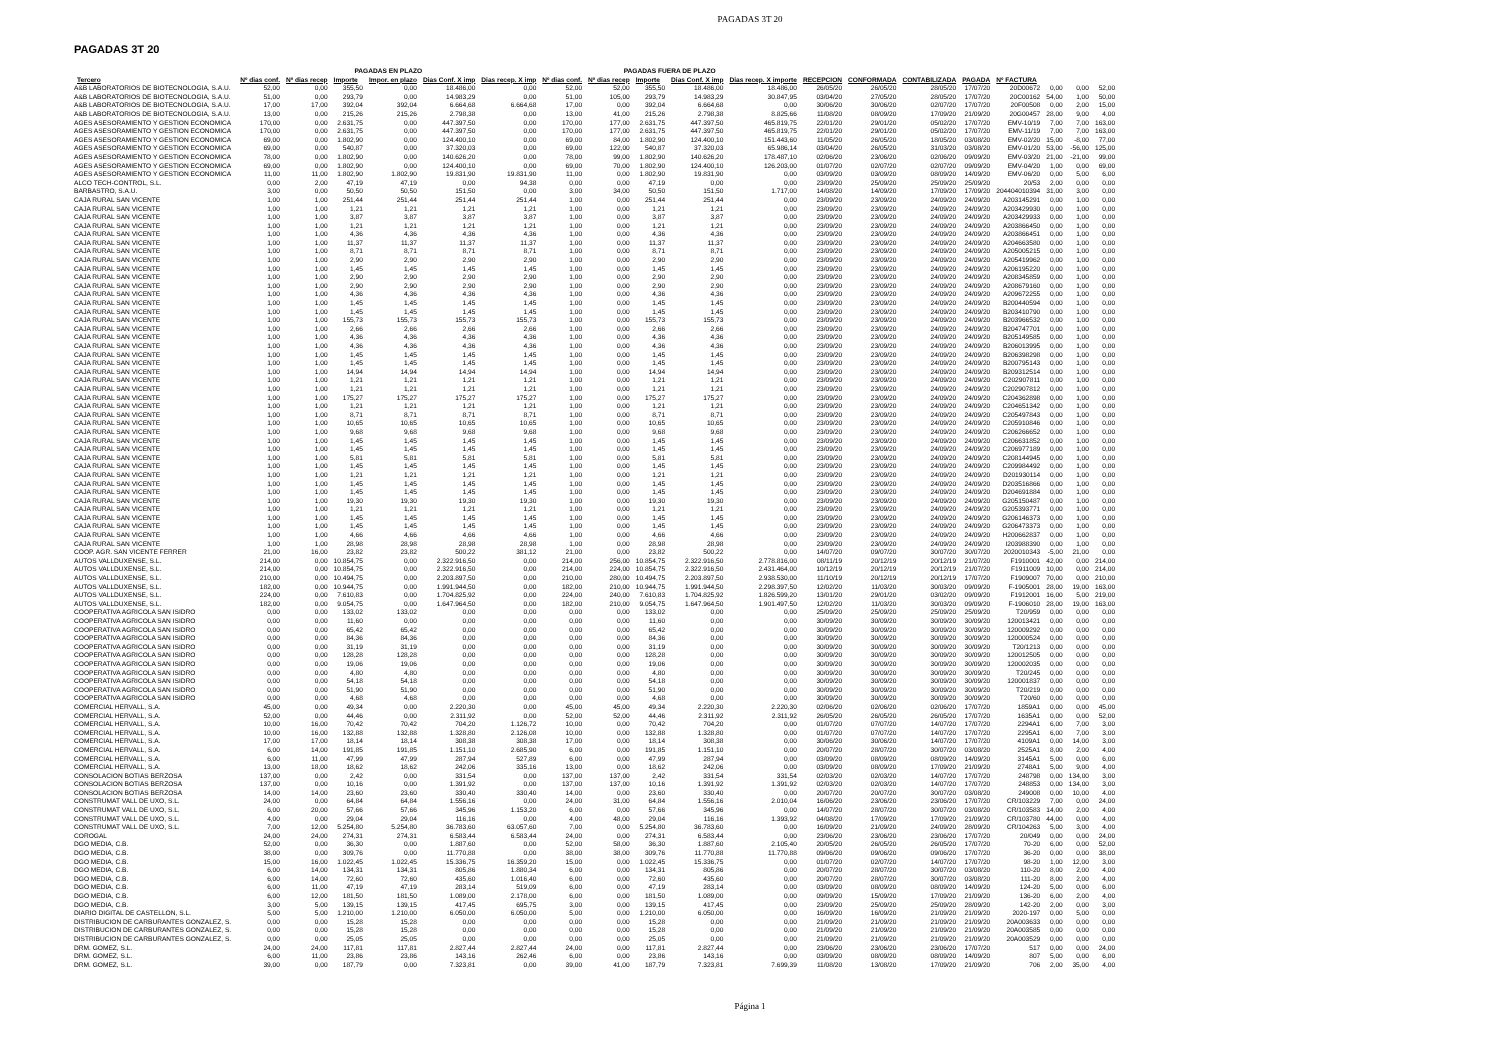PAGADAS 3T 20
PAGADAS 3T 20
| | PAGADAS EN PLAZO | | | | | | PAGADAS FUERA DE PLAZO | | | | | | | | | | | | |
| --- | --- | --- | --- | --- | --- | --- | --- | --- | --- | --- | --- | --- | --- | --- | --- | --- | --- | --- | --- |
| Tercero | Nº dias conf. | Nº dias recep | Importe | Impor. en plazo | Dias Conf. X imp | Dias recep. X imp | Nº dias conf. | Nº dias recep | Importe | Dias Conf. X imp | Dias recep. X importe | RECEPCION | CONFORMADA | CONTABILIZADA | PAGADA | Nº FACTURA | | | |
| A&B LABORATORIOS DE BIOTECNOLOGIA, S.A.U. | 52,00 | 0,00 | 355,50 | 0,00 | 18.486,00 | 0,00 | 52,00 | 52,00 | 355,50 | 18.486,00 | 18.486,00 | 26/05/20 | 26/05/20 | 28/05/20 | 17/07/20 | 20D00672 | 0,00 | 0,00 | 52,00 |
| A&B LABORATORIOS DE BIOTECNOLOGIA, S.A.U. | 51,00 | 0,00 | 293,79 | 0,00 | 14.983,29 | 0,00 | 51,00 | 105,00 | 293,79 | 14.983,29 | 30.847,95 | 03/04/20 | 27/05/20 | 28/05/20 | 17/07/20 | 20C00162 | 54,00 | 1,00 | 50,00 |
| A&B LABORATORIOS DE BIOTECNOLOGIA, S.A.U. | 17,00 | 17,00 | 392,04 | 392,04 | 6.664,68 | 6.664,68 | 17,00 | 0,00 | 392,04 | 6.664,68 | 0,00 | 30/06/20 | 30/06/20 | 02/07/20 | 17/07/20 | 20F00508 | 0,00 | 2,00 | 15,00 |
| A&B LABORATORIOS DE BIOTECNOLOGIA, S.A.U. | 13,00 | 0,00 | 215,26 | 215,26 | 2.798,38 | 0,00 | 13,00 | 41,00 | 215,26 | 2.798,38 | 8.825,66 | 11/08/20 | 08/09/20 | 17/09/20 | 21/09/20 | 20G00457 | 28,00 | 9,00 | 4,00 |
| AGES ASESORAMIENTO Y GESTION ECONOMICA | 170,00 | 0,00 | 2.631,75 | 0,00 | 447.397,50 | 0,00 | 170,00 | 177,00 | 2.631,75 | 447.397,50 | 465.819,75 | 22/01/20 | 29/01/20 | 05/02/20 | 17/07/20 | EMV-10/19 | 7,00 | 7,00 | 163,00 |
| AGES ASESORAMIENTO Y GESTION ECONOMICA | 170,00 | 0,00 | 2.631,75 | 0,00 | 447.397,50 | 0,00 | 170,00 | 177,00 | 2.631,75 | 447.397,50 | 465.819,75 | 22/01/20 | 29/01/20 | 05/02/20 | 17/07/20 | EMV-11/19 | 7,00 | 7,00 | 163,00 |
| AGES ASESORAMIENTO Y GESTION ECONOMICA | 69,00 | 0,00 | 1.802,90 | 0,00 | 124.400,10 | 0,00 | 69,00 | 84,00 | 1.802,90 | 124.400,10 | 151.443,60 | 11/05/20 | 26/05/20 | 18/05/20 | 03/08/20 | EMV-02/20 | 15,00 | -8,00 | 77,00 |
| AGES ASESORAMIENTO Y GESTION ECONOMICA | 69,00 | 0,00 | 540,87 | 0,00 | 37.320,03 | 0,00 | 69,00 | 122,00 | 540,87 | 37.320,03 | 65.986,14 | 03/04/20 | 26/05/20 | 31/03/20 | 03/08/20 | EMV-01/20 | 53,00 | -56,00 | 125,00 |
| AGES ASESORAMIENTO Y GESTION ECONOMICA | 78,00 | 0,00 | 1.802,90 | 0,00 | 140.626,20 | 0,00 | 78,00 | 99,00 | 1.802,90 | 140.626,20 | 178.487,10 | 02/06/20 | 23/06/20 | 02/06/20 | 09/09/20 | EMV-03/20 | 21,00 | -21,00 | 99,00 |
| AGES ASESORAMIENTO Y GESTION ECONOMICA | 69,00 | 0,00 | 1.802,90 | 0,00 | 124.400,10 | 0,00 | 69,00 | 70,00 | 1.802,90 | 124.400,10 | 126.203,00 | 01/07/20 | 02/07/20 | 02/07/20 | 09/09/20 | EMV-04/20 | 1,00 | 0,00 | 69,00 |
| AGES ASESORAMIENTO Y GESTION ECONOMICA | 11,00 | 11,00 | 1.802,90 | 1.802,90 | 19.831,90 | 19.831,90 | 11,00 | 0,00 | 1.802,90 | 19.831,90 | 0,00 | 03/09/20 | 03/09/20 | 08/09/20 | 14/09/20 | EMV-06/20 | 0,00 | 5,00 | 6,00 |
| ALCO TECH-CONTROL, S.L. | 0,00 | 2,00 | 47,19 | 47,19 | 0,00 | 94,38 | 0,00 | 0,00 | 47,19 | 0,00 | 0,00 | 23/09/20 | 25/09/20 | 25/09/20 | 25/09/20 | 20/53 | 2,00 | 0,00 | 0,00 |
| BARBASTRO, S.A.U. | 3,00 | 0,00 | 50,50 | 50,50 | 151,50 | 0,00 | 3,00 | 34,00 | 50,50 | 151,50 | 1.717,00 | 14/08/20 | 14/09/20 | 17/09/20 | 17/09/20 | 204404010394 | 31,00 | 3,00 | 0,00 |
| CAJA RURAL SAN VICENTE | 1,00 | 1,00 | 251,44 | 251,44 | 251,44 | 251,44 | 1,00 | 0,00 | 251,44 | 251,44 | 0,00 | 23/09/20 | 23/09/20 | 24/09/20 | 24/09/20 | A203145291 | 0,00 | 1,00 | 0,00 |
| CAJA RURAL SAN VICENTE | 1,00 | 1,00 | 1,21 | 1,21 | 1,21 | 1,21 | 1,00 | 0,00 | 1,21 | 1,21 | 0,00 | 23/09/20 | 23/09/20 | 24/09/20 | 24/09/20 | A203429930 | 0,00 | 1,00 | 0,00 |
| CAJA RURAL SAN VICENTE | 1,00 | 1,00 | 3,87 | 3,87 | 3,87 | 3,87 | 1,00 | 0,00 | 3,87 | 3,87 | 0,00 | 23/09/20 | 23/09/20 | 24/09/20 | 24/09/20 | A203429933 | 0,00 | 1,00 | 0,00 |
| CAJA RURAL SAN VICENTE | 1,00 | 1,00 | 1,21 | 1,21 | 1,21 | 1,21 | 1,00 | 0,00 | 1,21 | 1,21 | 0,00 | 23/09/20 | 23/09/20 | 24/09/20 | 24/09/20 | A203866450 | 0,00 | 1,00 | 0,00 |
| CAJA RURAL SAN VICENTE | 1,00 | 1,00 | 4,36 | 4,36 | 4,36 | 4,36 | 1,00 | 0,00 | 4,36 | 4,36 | 0,00 | 23/09/20 | 23/09/20 | 24/09/20 | 24/09/20 | A203866451 | 0,00 | 1,00 | 0,00 |
| CAJA RURAL SAN VICENTE | 1,00 | 1,00 | 11,37 | 11,37 | 11,37 | 11,37 | 1,00 | 0,00 | 11,37 | 11,37 | 0,00 | 23/09/20 | 23/09/20 | 24/09/20 | 24/09/20 | A204663580 | 0,00 | 1,00 | 0,00 |
| CAJA RURAL SAN VICENTE | 1,00 | 1,00 | 8,71 | 8,71 | 8,71 | 8,71 | 1,00 | 0,00 | 8,71 | 8,71 | 0,00 | 23/09/20 | 23/09/20 | 24/09/20 | 24/09/20 | A205005215 | 0,00 | 1,00 | 0,00 |
| CAJA RURAL SAN VICENTE | 1,00 | 1,00 | 2,90 | 2,90 | 2,90 | 2,90 | 1,00 | 0,00 | 2,90 | 2,90 | 0,00 | 23/09/20 | 23/09/20 | 24/09/20 | 24/09/20 | A205419962 | 0,00 | 1,00 | 0,00 |
| CAJA RURAL SAN VICENTE | 1,00 | 1,00 | 1,45 | 1,45 | 1,45 | 1,45 | 1,00 | 0,00 | 1,45 | 1,45 | 0,00 | 23/09/20 | 23/09/20 | 24/09/20 | 24/09/20 | A206195220 | 0,00 | 1,00 | 0,00 |
| CAJA RURAL SAN VICENTE | 1,00 | 1,00 | 2,90 | 2,90 | 2,90 | 2,90 | 1,00 | 0,00 | 2,90 | 2,90 | 0,00 | 23/09/20 | 23/09/20 | 24/09/20 | 24/09/20 | A208345859 | 0,00 | 1,00 | 0,00 |
| CAJA RURAL SAN VICENTE | 1,00 | 1,00 | 2,90 | 2,90 | 2,90 | 2,90 | 1,00 | 0,00 | 2,90 | 2,90 | 0,00 | 23/09/20 | 23/09/20 | 24/09/20 | 24/09/20 | A208679160 | 0,00 | 1,00 | 0,00 |
| CAJA RURAL SAN VICENTE | 1,00 | 1,00 | 4,36 | 4,36 | 4,36 | 4,36 | 1,00 | 0,00 | 4,36 | 4,36 | 0,00 | 23/09/20 | 23/09/20 | 24/09/20 | 24/09/20 | A209672255 | 0,00 | 1,00 | 0,00 |
| CAJA RURAL SAN VICENTE | 1,00 | 1,00 | 1,45 | 1,45 | 1,45 | 1,45 | 1,00 | 0,00 | 1,45 | 1,45 | 0,00 | 23/09/20 | 23/09/20 | 24/09/20 | 24/09/20 | B200440594 | 0,00 | 1,00 | 0,00 |
| CAJA RURAL SAN VICENTE | 1,00 | 1,00 | 1,45 | 1,45 | 1,45 | 1,45 | 1,00 | 0,00 | 1,45 | 1,45 | 0,00 | 23/09/20 | 23/09/20 | 24/09/20 | 24/09/20 | B203410790 | 0,00 | 1,00 | 0,00 |
| CAJA RURAL SAN VICENTE | 1,00 | 1,00 | 155,73 | 155,73 | 155,73 | 155,73 | 1,00 | 0,00 | 155,73 | 155,73 | 0,00 | 23/09/20 | 23/09/20 | 24/09/20 | 24/09/20 | B203966532 | 0,00 | 1,00 | 0,00 |
| CAJA RURAL SAN VICENTE | 1,00 | 1,00 | 2,66 | 2,66 | 2,66 | 2,66 | 1,00 | 0,00 | 2,66 | 2,66 | 0,00 | 23/09/20 | 23/09/20 | 24/09/20 | 24/09/20 | B204747701 | 0,00 | 1,00 | 0,00 |
| CAJA RURAL SAN VICENTE | 1,00 | 1,00 | 4,36 | 4,36 | 4,36 | 4,36 | 1,00 | 0,00 | 4,36 | 4,36 | 0,00 | 23/09/20 | 23/09/20 | 24/09/20 | 24/09/20 | B205149585 | 0,00 | 1,00 | 0,00 |
| CAJA RURAL SAN VICENTE | 1,00 | 1,00 | 4,36 | 4,36 | 4,36 | 4,36 | 1,00 | 0,00 | 4,36 | 4,36 | 0,00 | 23/09/20 | 23/09/20 | 24/09/20 | 24/09/20 | B206013995 | 0,00 | 1,00 | 0,00 |
| CAJA RURAL SAN VICENTE | 1,00 | 1,00 | 1,45 | 1,45 | 1,45 | 1,45 | 1,00 | 0,00 | 1,45 | 1,45 | 0,00 | 23/09/20 | 23/09/20 | 24/09/20 | 24/09/20 | B206398298 | 0,00 | 1,00 | 0,00 |
| CAJA RURAL SAN VICENTE | 1,00 | 1,00 | 1,45 | 1,45 | 1,45 | 1,45 | 1,00 | 0,00 | 1,45 | 1,45 | 0,00 | 23/09/20 | 23/09/20 | 24/09/20 | 24/09/20 | B200795143 | 0,00 | 1,00 | 0,00 |
| CAJA RURAL SAN VICENTE | 1,00 | 1,00 | 14,94 | 14,94 | 14,94 | 14,94 | 1,00 | 0,00 | 14,94 | 14,94 | 0,00 | 23/09/20 | 23/09/20 | 24/09/20 | 24/09/20 | B209312514 | 0,00 | 1,00 | 0,00 |
| CAJA RURAL SAN VICENTE | 1,00 | 1,00 | 1,21 | 1,21 | 1,21 | 1,21 | 1,00 | 0,00 | 1,21 | 1,21 | 0,00 | 23/09/20 | 23/09/20 | 24/09/20 | 24/09/20 | C202907811 | 0,00 | 1,00 | 0,00 |
| CAJA RURAL SAN VICENTE | 1,00 | 1,00 | 1,21 | 1,21 | 1,21 | 1,21 | 1,00 | 0,00 | 1,21 | 1,21 | 0,00 | 23/09/20 | 23/09/20 | 24/09/20 | 24/09/20 | C202907812 | 0,00 | 1,00 | 0,00 |
| CAJA RURAL SAN VICENTE | 1,00 | 1,00 | 175,27 | 175,27 | 175,27 | 175,27 | 1,00 | 0,00 | 175,27 | 175,27 | 0,00 | 23/09/20 | 23/09/20 | 24/09/20 | 24/09/20 | C204362898 | 0,00 | 1,00 | 0,00 |
| CAJA RURAL SAN VICENTE | 1,00 | 1,00 | 1,21 | 1,21 | 1,21 | 1,21 | 1,00 | 0,00 | 1,21 | 1,21 | 0,00 | 23/09/20 | 23/09/20 | 24/09/20 | 24/09/20 | C204651342 | 0,00 | 1,00 | 0,00 |
| CAJA RURAL SAN VICENTE | 1,00 | 1,00 | 8,71 | 8,71 | 8,71 | 8,71 | 1,00 | 0,00 | 8,71 | 8,71 | 0,00 | 23/09/20 | 23/09/20 | 24/09/20 | 24/09/20 | C205497843 | 0,00 | 1,00 | 0,00 |
| CAJA RURAL SAN VICENTE | 1,00 | 1,00 | 10,65 | 10,65 | 10,65 | 10,65 | 1,00 | 0,00 | 10,65 | 10,65 | 0,00 | 23/09/20 | 23/09/20 | 24/09/20 | 24/09/20 | C205910846 | 0,00 | 1,00 | 0,00 |
| CAJA RURAL SAN VICENTE | 1,00 | 1,00 | 9,68 | 9,68 | 9,68 | 9,68 | 1,00 | 0,00 | 9,68 | 9,68 | 0,00 | 23/09/20 | 23/09/20 | 24/09/20 | 24/09/20 | C206266652 | 0,00 | 1,00 | 0,00 |
| CAJA RURAL SAN VICENTE | 1,00 | 1,00 | 1,45 | 1,45 | 1,45 | 1,45 | 1,00 | 0,00 | 1,45 | 1,45 | 0,00 | 23/09/20 | 23/09/20 | 24/09/20 | 24/09/20 | C206631852 | 0,00 | 1,00 | 0,00 |
| CAJA RURAL SAN VICENTE | 1,00 | 1,00 | 1,45 | 1,45 | 1,45 | 1,45 | 1,00 | 0,00 | 1,45 | 1,45 | 0,00 | 23/09/20 | 23/09/20 | 24/09/20 | 24/09/20 | C206977189 | 0,00 | 1,00 | 0,00 |
| CAJA RURAL SAN VICENTE | 1,00 | 1,00 | 5,81 | 5,81 | 5,81 | 5,81 | 1,00 | 0,00 | 5,81 | 5,81 | 0,00 | 23/09/20 | 23/09/20 | 24/09/20 | 24/09/20 | C208144945 | 0,00 | 1,00 | 0,00 |
| CAJA RURAL SAN VICENTE | 1,00 | 1,00 | 1,45 | 1,45 | 1,45 | 1,45 | 1,00 | 0,00 | 1,45 | 1,45 | 0,00 | 23/09/20 | 23/09/20 | 24/09/20 | 24/09/20 | C209984492 | 0,00 | 1,00 | 0,00 |
| CAJA RURAL SAN VICENTE | 1,00 | 1,00 | 1,21 | 1,21 | 1,21 | 1,21 | 1,00 | 0,00 | 1,21 | 1,21 | 0,00 | 23/09/20 | 23/09/20 | 24/09/20 | 24/09/20 | D201930114 | 0,00 | 1,00 | 0,00 |
| CAJA RURAL SAN VICENTE | 1,00 | 1,00 | 1,45 | 1,45 | 1,45 | 1,45 | 1,00 | 0,00 | 1,45 | 1,45 | 0,00 | 23/09/20 | 23/09/20 | 24/09/20 | 24/09/20 | D203516866 | 0,00 | 1,00 | 0,00 |
| CAJA RURAL SAN VICENTE | 1,00 | 1,00 | 1,45 | 1,45 | 1,45 | 1,45 | 1,00 | 0,00 | 1,45 | 1,45 | 0,00 | 23/09/20 | 23/09/20 | 24/09/20 | 24/09/20 | D204691884 | 0,00 | 1,00 | 0,00 |
| CAJA RURAL SAN VICENTE | 1,00 | 1,00 | 19,30 | 19,30 | 19,30 | 19,30 | 1,00 | 0,00 | 19,30 | 19,30 | 0,00 | 23/09/20 | 23/09/20 | 24/09/20 | 24/09/20 | G205150487 | 0,00 | 1,00 | 0,00 |
| CAJA RURAL SAN VICENTE | 1,00 | 1,00 | 1,21 | 1,21 | 1,21 | 1,21 | 1,00 | 0,00 | 1,21 | 1,21 | 0,00 | 23/09/20 | 23/09/20 | 24/09/20 | 24/09/20 | G205393771 | 0,00 | 1,00 | 0,00 |
| CAJA RURAL SAN VICENTE | 1,00 | 1,00 | 1,45 | 1,45 | 1,45 | 1,45 | 1,00 | 0,00 | 1,45 | 1,45 | 0,00 | 23/09/20 | 23/09/20 | 24/09/20 | 24/09/20 | G206146373 | 0,00 | 1,00 | 0,00 |
| CAJA RURAL SAN VICENTE | 1,00 | 1,00 | 1,45 | 1,45 | 1,45 | 1,45 | 1,00 | 0,00 | 1,45 | 1,45 | 0,00 | 23/09/20 | 23/09/20 | 24/09/20 | 24/09/20 | G206473373 | 0,00 | 1,00 | 0,00 |
| CAJA RURAL SAN VICENTE | 1,00 | 1,00 | 4,66 | 4,66 | 4,66 | 4,66 | 1,00 | 0,00 | 4,66 | 4,66 | 0,00 | 23/09/20 | 23/09/20 | 24/09/20 | 24/09/20 | H200662837 | 0,00 | 1,00 | 0,00 |
| CAJA RURAL SAN VICENTE | 1,00 | 1,00 | 28,98 | 28,98 | 28,98 | 28,98 | 1,00 | 0,00 | 28,98 | 28,98 | 0,00 | 23/09/20 | 23/09/20 | 24/09/20 | 24/09/20 | I203988390 | 0,00 | 1,00 | 0,00 |
| COOP. AGR. SAN VICENTE FERRER | 21,00 | 16,00 | 23,82 | 23,82 | 500,22 | 381,12 | 21,00 | 0,00 | 23,82 | 500,22 | 0,00 | 14/07/20 | 09/07/20 | 30/07/20 | 30/07/20 | 2020010343 | -5,00 | 21,00 | 0,00 |
| AUTOS VALLDUXENSE, S.L. | 214,00 | 0,00 | 10.854,75 | 0,00 | 2.322.916,50 | 0,00 | 214,00 | 256,00 | 10.854,75 | 2.322.916,50 | 2.778.816,00 | 08/11/19 | 20/12/19 | 20/12/19 | 21/07/20 | F1910001 | 42,00 | 0,00 | 214,00 |
| AUTOS VALLDUXENSE, S.L. | 214,00 | 0,00 | 10.854,75 | 0,00 | 2.322.916,50 | 0,00 | 214,00 | 224,00 | 10.854,75 | 2.322.916,50 | 2.431.464,00 | 10/12/19 | 20/12/19 | 20/12/19 | 21/07/20 | F1911009 | 10,00 | 0,00 | 214,00 |
| AUTOS VALLDUXENSE, S.L. | 210,00 | 0,00 | 10.494,75 | 0,00 | 2.203.897,50 | 0,00 | 210,00 | 280,00 | 10.494,75 | 2.203.897,50 | 2.938.530,00 | 11/10/19 | 20/12/19 | 20/12/19 | 17/07/20 | F1909007 | 70,00 | 0,00 | 210,00 |
| AUTOS VALLDUXENSE, S.L. | 182,00 | 0,00 | 10.944,75 | 0,00 | 1.991.944,50 | 0,00 | 182,00 | 210,00 | 10.944,75 | 1.991.944,50 | 2.298.397,50 | 12/02/20 | 11/03/20 | 30/03/20 | 09/09/20 | F-1905001 | 28,00 | 19,00 | 163,00 |
| AUTOS VALLDUXENSE, S.L. | 224,00 | 0,00 | 7.610,83 | 0,00 | 1.704.825,92 | 0,00 | 224,00 | 240,00 | 7.610,83 | 1.704.825,92 | 1.826.599,20 | 13/01/20 | 29/01/20 | 03/02/20 | 09/09/20 | F1912001 | 16,00 | 5,00 | 219,00 |
| AUTOS VALLDUXENSE, S.L. | 182,00 | 0,00 | 9.054,75 | 0,00 | 1.647.964,50 | 0,00 | 182,00 | 210,00 | 9.054,75 | 1.647.964,50 | 1.901.497,50 | 12/02/20 | 11/03/20 | 30/03/20 | 09/09/20 | F-1906010 | 28,00 | 19,00 | 163,00 |
| COOPERATIVA AGRICOLA SAN ISIDRO | 0,00 | 0,00 | 133,02 | 133,02 | 0,00 | 0,00 | 0,00 | 0,00 | 133,02 | 0,00 | 0,00 | 25/09/20 | 25/09/20 | 25/09/20 | 25/09/20 | T20/959 | 0,00 | 0,00 | 0,00 |
| COOPERATIVA AGRICOLA SAN ISIDRO | 0,00 | 0,00 | 11,60 | 0,00 | 0,00 | 0,00 | 0,00 | 0,00 | 11,60 | 0,00 | 0,00 | 30/09/20 | 30/09/20 | 30/09/20 | 30/09/20 | 120013421 | 0,00 | 0,00 | 0,00 |
| COOPERATIVA AGRICOLA SAN ISIDRO | 0,00 | 0,00 | 65,42 | 65,42 | 0,00 | 0,00 | 0,00 | 0,00 | 65,42 | 0,00 | 0,00 | 30/09/20 | 30/09/20 | 30/09/20 | 30/09/20 | 120009292 | 0,00 | 0,00 | 0,00 |
| COOPERATIVA AGRICOLA SAN ISIDRO | 0,00 | 0,00 | 84,36 | 84,36 | 0,00 | 0,00 | 0,00 | 0,00 | 84,36 | 0,00 | 0,00 | 30/09/20 | 30/09/20 | 30/09/20 | 30/09/20 | 120000524 | 0,00 | 0,00 | 0,00 |
| COOPERATIVA AGRICOLA SAN ISIDRO | 0,00 | 0,00 | 31,19 | 31,19 | 0,00 | 0,00 | 0,00 | 0,00 | 31,19 | 0,00 | 0,00 | 30/09/20 | 30/09/20 | 30/09/20 | 30/09/20 | T20/1213 | 0,00 | 0,00 | 0,00 |
| COOPERATIVA AGRICOLA SAN ISIDRO | 0,00 | 0,00 | 128,28 | 128,28 | 0,00 | 0,00 | 0,00 | 0,00 | 128,28 | 0,00 | 0,00 | 30/09/20 | 30/09/20 | 30/09/20 | 30/09/20 | 120012505 | 0,00 | 0,00 | 0,00 |
| COOPERATIVA AGRICOLA SAN ISIDRO | 0,00 | 0,00 | 19,06 | 19,06 | 0,00 | 0,00 | 0,00 | 0,00 | 19,06 | 0,00 | 0,00 | 30/09/20 | 30/09/20 | 30/09/20 | 30/09/20 | 120002035 | 0,00 | 0,00 | 0,00 |
| COOPERATIVA AGRICOLA SAN ISIDRO | 0,00 | 0,00 | 4,80 | 4,80 | 0,00 | 0,00 | 0,00 | 0,00 | 4,80 | 0,00 | 0,00 | 30/09/20 | 30/09/20 | 30/09/20 | 30/09/20 | T20/245 | 0,00 | 0,00 | 0,00 |
| COOPERATIVA AGRICOLA SAN ISIDRO | 0,00 | 0,00 | 54,18 | 54,18 | 0,00 | 0,00 | 0,00 | 0,00 | 54,18 | 0,00 | 0,00 | 30/09/20 | 30/09/20 | 30/09/20 | 30/09/20 | 120001837 | 0,00 | 0,00 | 0,00 |
| COOPERATIVA AGRICOLA SAN ISIDRO | 0,00 | 0,00 | 51,90 | 51,90 | 0,00 | 0,00 | 0,00 | 0,00 | 51,90 | 0,00 | 0,00 | 30/09/20 | 30/09/20 | 30/09/20 | 30/09/20 | T20/219 | 0,00 | 0,00 | 0,00 |
| COOPERATIVA AGRICOLA SAN ISIDRO | 0,00 | 0,00 | 4,68 | 4,68 | 0,00 | 0,00 | 0,00 | 0,00 | 4,68 | 0,00 | 0,00 | 30/09/20 | 30/09/20 | 30/09/20 | 30/09/20 | T20/60 | 0,00 | 0,00 | 0,00 |
| COMERCIAL HERVALL, S.A. | 45,00 | 0,00 | 49,34 | 0,00 | 2.220,30 | 0,00 | 45,00 | 45,00 | 49,34 | 2.220,30 | 2.220,30 | 02/06/20 | 02/06/20 | 02/06/20 | 17/07/20 | 1859A1 | 0,00 | 0,00 | 45,00 |
| COMERCIAL HERVALL, S.A. | 52,00 | 0,00 | 44,46 | 0,00 | 2.311,92 | 0,00 | 52,00 | 52,00 | 44,46 | 2.311,92 | 2.311,92 | 26/05/20 | 26/05/20 | 26/05/20 | 17/07/20 | 1635A1 | 0,00 | 0,00 | 52,00 |
| COMERCIAL HERVALL, S.A. | 10,00 | 16,00 | 70,42 | 70,42 | 704,20 | 1.126,72 | 10,00 | 0,00 | 70,42 | 704,20 | 0,00 | 01/07/20 | 07/07/20 | 14/07/20 | 17/07/20 | 2294A1 | 6,00 | 7,00 | 3,00 |
| COMERCIAL HERVALL, S.A. | 10,00 | 16,00 | 132,88 | 132,88 | 1.328,80 | 2.126,08 | 10,00 | 0,00 | 132,88 | 1.328,80 | 0,00 | 01/07/20 | 07/07/20 | 14/07/20 | 17/07/20 | 2295A1 | 6,00 | 7,00 | 3,00 |
| COMERCIAL HERVALL, S.A. | 17,00 | 17,00 | 18,14 | 18,14 | 308,38 | 308,38 | 17,00 | 0,00 | 18,14 | 308,38 | 0,00 | 30/06/20 | 30/06/20 | 14/07/20 | 17/07/20 | 4109A1 | 0,00 | 14,00 | 3,00 |
| COMERCIAL HERVALL, S.A. | 6,00 | 14,00 | 191,85 | 191,85 | 1.151,10 | 2.685,90 | 6,00 | 0,00 | 191,85 | 1.151,10 | 0,00 | 20/07/20 | 28/07/20 | 30/07/20 | 03/08/20 | 2525A1 | 8,00 | 2,00 | 4,00 |
| COMERCIAL HERVALL, S.A. | 6,00 | 11,00 | 47,99 | 47,99 | 287,94 | 527,89 | 6,00 | 0,00 | 47,99 | 287,94 | 0,00 | 03/09/20 | 08/09/20 | 08/09/20 | 14/09/20 | 3145A1 | 5,00 | 0,00 | 6,00 |
| COMERCIAL HERVALL, S.A. | 13,00 | 18,00 | 18,62 | 18,62 | 242,06 | 335,16 | 13,00 | 0,00 | 18,62 | 242,06 | 0,00 | 03/09/20 | 08/09/20 | 17/09/20 | 21/09/20 | 2748A1 | 5,00 | 9,00 | 4,00 |
| CONSOLACION BOTIAS BERZOSA | 137,00 | 0,00 | 2,42 | 0,00 | 331,54 | 0,00 | 137,00 | 137,00 | 2,42 | 331,54 | 331,54 | 02/03/20 | 02/03/20 | 14/07/20 | 17/07/20 | 248798 | 0,00 | 134,00 | 3,00 |
| CONSOLACION BOTIAS BERZOSA | 137,00 | 0,00 | 10,16 | 0,00 | 1.391,92 | 0,00 | 137,00 | 137,00 | 10,16 | 1.391,92 | 1.391,92 | 02/03/20 | 02/03/20 | 14/07/20 | 17/07/20 | 248853 | 0,00 | 134,00 | 3,00 |
| CONSOLACION BOTIAS BERZOSA | 14,00 | 14,00 | 23,60 | 23,60 | 330,40 | 330,40 | 14,00 | 0,00 | 23,60 | 330,40 | 0,00 | 20/07/20 | 20/07/20 | 30/07/20 | 03/08/20 | 249008 | 0,00 | 10,00 | 4,00 |
| CONSTRUMAT VALL DE UXO, S.L. | 24,00 | 0,00 | 64,84 | 64,84 | 1.556,16 | 0,00 | 24,00 | 31,00 | 64,84 | 1.556,16 | 2.010,04 | 16/06/20 | 23/06/20 | 23/06/20 | 17/07/20 | CR/103229 | 7,00 | 0,00 | 24,00 |
| CONSTRUMAT VALL DE UXO, S.L. | 6,00 | 20,00 | 57,66 | 57,66 | 345,96 | 1.153,20 | 6,00 | 0,00 | 57,66 | 345,96 | 0,00 | 14/07/20 | 28/07/20 | 30/07/20 | 03/08/20 | CR/103583 | 14,00 | 2,00 | 4,00 |
| CONSTRUMAT VALL DE UXO, S.L. | 4,00 | 0,00 | 29,04 | 29,04 | 116,16 | 0,00 | 4,00 | 48,00 | 29,04 | 116,16 | 1.393,92 | 04/08/20 | 17/09/20 | 17/09/20 | 21/09/20 | CR/103780 | 44,00 | 0,00 | 4,00 |
| CONSTRUMAT VALL DE UXO, S.L. | 7,00 | 12,00 | 5.254,80 | 5.254,80 | 36.783,60 | 63.057,60 | 7,00 | 0,00 | 5.254,80 | 36.783,60 | 0,00 | 16/09/20 | 21/09/20 | 24/09/20 | 28/09/20 | CR/104263 | 5,00 | 3,00 | 4,00 |
| COROGAL | 24,00 | 24,00 | 274,31 | 274,31 | 6.583,44 | 6.583,44 | 24,00 | 0,00 | 274,31 | 6.583,44 | 0,00 | 23/06/20 | 23/06/20 | 23/06/20 | 17/07/20 | 20/049 | 0,00 | 0,00 | 24,00 |
| DGO MEDIA, C.B. | 52,00 | 0,00 | 36,30 | 0,00 | 1.887,60 | 0,00 | 52,00 | 58,00 | 36,30 | 1.887,60 | 2.105,40 | 20/05/20 | 26/05/20 | 26/05/20 | 17/07/20 | 70-20 | 6,00 | 0,00 | 52,00 |
| DGO MEDIA, C.B. | 38,00 | 0,00 | 309,76 | 0,00 | 11.770,88 | 0,00 | 38,00 | 38,00 | 309,76 | 11.770,88 | 11.770,88 | 09/06/20 | 09/06/20 | 09/06/20 | 17/07/20 | 36-20 | 0,00 | 0,00 | 38,00 |
| DGO MEDIA, C.B. | 15,00 | 16,00 | 1.022,45 | 1.022,45 | 15.336,75 | 16.359,20 | 15,00 | 0,00 | 1.022,45 | 15.336,75 | 0,00 | 01/07/20 | 02/07/20 | 14/07/20 | 17/07/20 | 98-20 | 1,00 | 12,00 | 3,00 |
| DGO MEDIA, C.B. | 6,00 | 14,00 | 134,31 | 134,31 | 805,86 | 1.880,34 | 6,00 | 0,00 | 134,31 | 805,86 | 0,00 | 20/07/20 | 28/07/20 | 30/07/20 | 03/08/20 | 110-20 | 8,00 | 2,00 | 4,00 |
| DGO MEDIA, C.B. | 6,00 | 14,00 | 72,60 | 72,60 | 435,60 | 1.016,40 | 6,00 | 0,00 | 72,60 | 435,60 | 0,00 | 20/07/20 | 28/07/20 | 30/07/20 | 03/08/20 | 111-20 | 8,00 | 2,00 | 4,00 |
| DGO MEDIA, C.B. | 6,00 | 11,00 | 47,19 | 47,19 | 283,14 | 519,09 | 6,00 | 0,00 | 47,19 | 283,14 | 0,00 | 03/09/20 | 08/09/20 | 08/09/20 | 14/09/20 | 124-20 | 5,00 | 0,00 | 6,00 |
| DGO MEDIA, C.B. | 6,00 | 12,00 | 181,50 | 181,50 | 1.089,00 | 2.178,00 | 6,00 | 0,00 | 181,50 | 1.089,00 | 0,00 | 09/09/20 | 15/09/20 | 17/09/20 | 21/09/20 | 136-20 | 6,00 | 2,00 | 4,00 |
| DGO MEDIA, C.B. | 3,00 | 5,00 | 139,15 | 139,15 | 417,45 | 695,75 | 3,00 | 0,00 | 139,15 | 417,45 | 0,00 | 23/09/20 | 25/09/20 | 25/09/20 | 28/09/20 | 142-20 | 2,00 | 0,00 | 3,00 |
| DIARIO DIGITAL DE CASTELLON, S.L. | 5,00 | 5,00 | 1.210,00 | 1.210,00 | 6.050,00 | 6.050,00 | 5,00 | 0,00 | 1.210,00 | 6.050,00 | 0,00 | 16/09/20 | 16/09/20 | 21/09/20 | 21/09/20 | 2020-197 | 0,00 | 5,00 | 0,00 |
| DISTRIBUCION DE CARBURANTES GONZALEZ, S. | 0,00 | 0,00 | 15,28 | 15,28 | 0,00 | 0,00 | 0,00 | 0,00 | 15,28 | 0,00 | 0,00 | 21/09/20 | 21/09/20 | 21/09/20 | 21/09/20 | 20A003633 | 0,00 | 0,00 | 0,00 |
| DISTRIBUCION DE CARBURANTES GONZALEZ, S. | 0,00 | 0,00 | 15,28 | 15,28 | 0,00 | 0,00 | 0,00 | 0,00 | 15,28 | 0,00 | 0,00 | 21/09/20 | 21/09/20 | 21/09/20 | 21/09/20 | 20A003585 | 0,00 | 0,00 | 0,00 |
| DISTRIBUCION DE CARBURANTES GONZALEZ, S. | 0,00 | 0,00 | 25,05 | 25,05 | 0,00 | 0,00 | 0,00 | 0,00 | 25,05 | 0,00 | 0,00 | 21/09/20 | 21/09/20 | 21/09/20 | 21/09/20 | 20A003529 | 0,00 | 0,00 | 0,00 |
| DRM. GOMEZ, S.L. | 24,00 | 24,00 | 117,81 | 117,81 | 2.827,44 | 2.827,44 | 24,00 | 0,00 | 117,81 | 2.827,44 | 0,00 | 23/06/20 | 23/06/20 | 23/06/20 | 17/07/20 | 517 | 0,00 | 0,00 | 24,00 |
| DRM. GOMEZ, S.L. | 6,00 | 11,00 | 23,86 | 23,86 | 143,16 | 262,46 | 6,00 | 0,00 | 23,86 | 143,16 | 0,00 | 03/09/20 | 08/09/20 | 08/09/20 | 14/09/20 | 807 | 5,00 | 0,00 | 6,00 |
| DRM. GOMEZ, S.L. | 39,00 | 0,00 | 187,79 | 0,00 | 7.323,81 | 0,00 | 39,00 | 41,00 | 187,79 | 7.323,81 | 7.699,39 | 11/08/20 | 13/08/20 | 17/09/20 | 21/09/20 | 706 | 2,00 | 35,00 | 4,00 |
Página 1